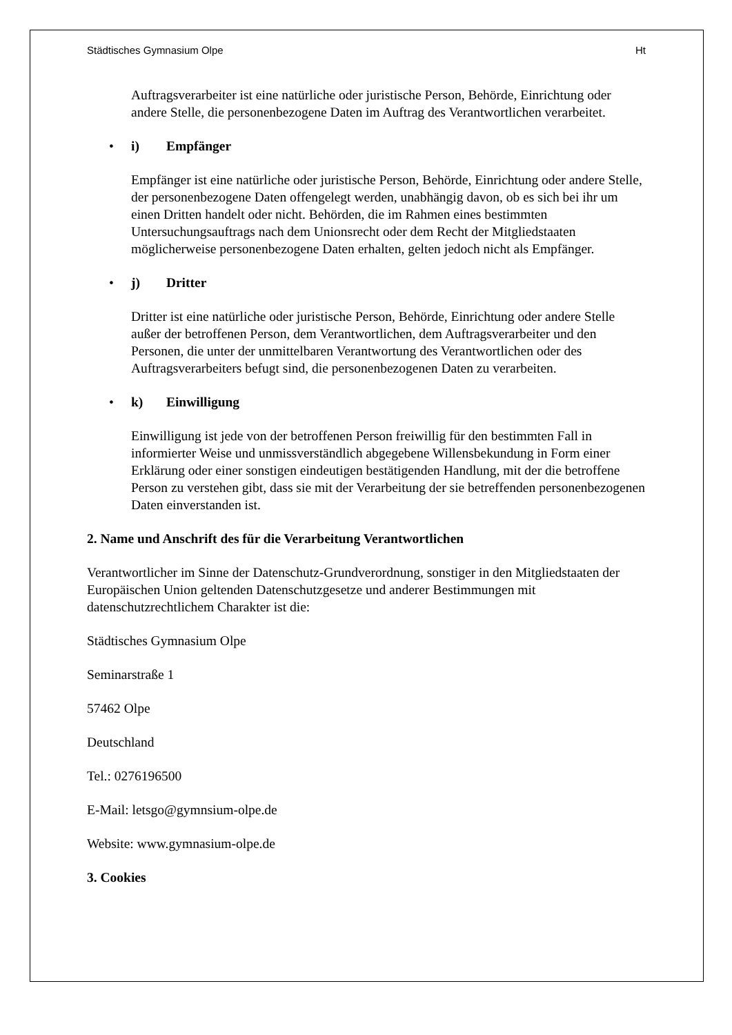Städtisches Gymnasium Olpe Ht
Auftragsverarbeiter ist eine natürliche oder juristische Person, Behörde, Einrichtung oder andere Stelle, die personenbezogene Daten im Auftrag des Verantwortlichen verarbeitet.
• i) Empfänger
Empfänger ist eine natürliche oder juristische Person, Behörde, Einrichtung oder andere Stelle, der personenbezogene Daten offengelegt werden, unabhängig davon, ob es sich bei ihr um einen Dritten handelt oder nicht. Behörden, die im Rahmen eines bestimmten Untersuchungsauftrags nach dem Unionsrecht oder dem Recht der Mitgliedstaaten möglicherweise personenbezogene Daten erhalten, gelten jedoch nicht als Empfänger.
• j) Dritter
Dritter ist eine natürliche oder juristische Person, Behörde, Einrichtung oder andere Stelle außer der betroffenen Person, dem Verantwortlichen, dem Auftragsverarbeiter und den Personen, die unter der unmittelbaren Verantwortung des Verantwortlichen oder des Auftragsverarbeiters befugt sind, die personenbezogenen Daten zu verarbeiten.
• k) Einwilligung
Einwilligung ist jede von der betroffenen Person freiwillig für den bestimmten Fall in informierter Weise und unmissverständlich abgegebene Willensbekundung in Form einer Erklärung oder einer sonstigen eindeutigen bestätigenden Handlung, mit der die betroffene Person zu verstehen gibt, dass sie mit der Verarbeitung der sie betreffenden personenbezogenen Daten einverstanden ist.
2. Name und Anschrift des für die Verarbeitung Verantwortlichen
Verantwortlicher im Sinne der Datenschutz-Grundverordnung, sonstiger in den Mitgliedstaaten der Europäischen Union geltenden Datenschutzgesetze und anderer Bestimmungen mit datenschutzrechtlichem Charakter ist die:
Städtisches Gymnasium Olpe
Seminarstraße 1
57462 Olpe
Deutschland
Tel.: 0276196500
E-Mail: letsgo@gymnsium-olpe.de
Website: www.gymnasium-olpe.de
3. Cookies